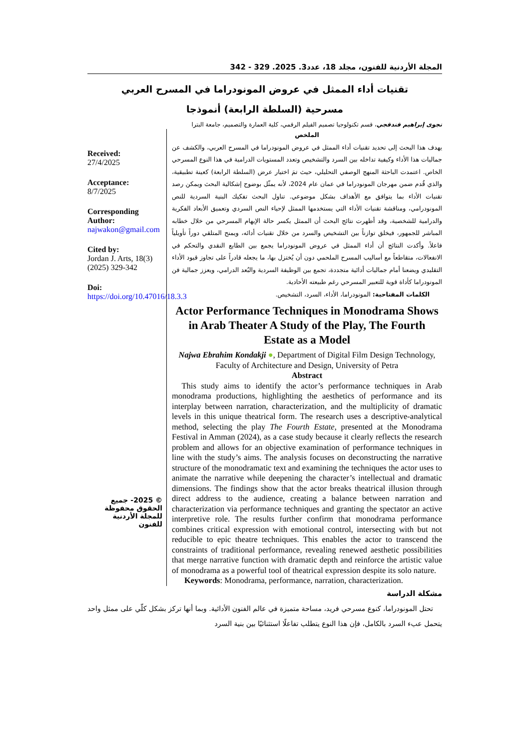المجلة الأردنية للفنون، مجلد 18، عدد3. 2025. 329 - 342
تقنيات أداء الممثل في عروض المونودراما في المسرح العربي
مسرحية (السلطة الرابعة) أنموذجا
نجوى إبراهيم قندقجي، قسم تكنولوجيا تصميم الفيلم الرقمي، كلية العمارة والتصميم، جامعة البترا
Received:
27/4/2025
Acceptance:
8/7/2025
Corresponding Author:
najwakon@gmail.com
Cited by:
Jordan J. Arts, 18(3) (2025) 329-342
Doi:
https://doi.org/10.47016/18.3.3
© 2025- جميع الحقوق محفوظة للمجلة الأردنية للفنون
الملخص
يهدف هذا البحث إلى تحديد تقنيات أداء الممثل في عروض المونودراما في المسرح العربي، والكشف عن جماليات هذا الأداء وكيفية تداخله بين السرد والتشخيص وتعدد المستويات الدرامية في هذا النوع المسرحي الخاص. اعتمدت الباحثة المنهج الوصفي التحليلي، حيث تمَ اختيار عرض (السلطة الرابعة) كعينة تطبيقية، والذي قُدم ضمن مهرجان المونودراما في عمان عام 2024، لأنه يمثّل بوضوح إشكالية البحث ويمكن رصد تقنيات الأداء بما يتوافق مع الأهداف بشكل موضوعي. تناول البحث تفكيك البنية السردية للنص المونودرامي، ومناقشة تقنيات الأداء التي يستخدمها الممثل لإحياء النص السردي وتعميق الأبعاد الفكرية والدرامية للشخصية، وقد أظهرت نتائج البحث أن الممثل يكسر حالة الإيهام المسرحي من خلال خطابه المباشر للجمهور، فيخلق توازناً بين التشخيص والسرد من خلال تقنيات أدائه، ويمنح المتلقي دوراً تأويلياً فاعلاً. وأكدت النتائج أن أداء الممثل في عروض المونودراما يجمع بين الطابع النقدي والتحكم في الانفعالات، متقاطعاً مع أساليب المسرح الملحمي دون أن يُختزل بها، ما يجعله قادراً على تجاوز قيود الأداء التقليدي ويضعنا أمام جماليات أدائية متجددة، تجمع بين الوظيفة السردية والبُعد الدرامي، ويعزز جمالية فن المونودراما كأداة قوية للتعبير المسرحي رغم طبيعته الأحادية.
الكلمات المفتاحية: المونودراما، الأداء، السرد، التشخيص.
Actor Performance Techniques in Monodrama Shows in Arab Theater A Study of the Play, The Fourth Estate as a Model
Najwa Ebrahim Kondakji ●, Department of Digital Film Design Technology, Faculty of Architecture and Design, University of Petra
Abstract
This study aims to identify the actor’s performance techniques in Arab monodrama productions, highlighting the aesthetics of performance and its interplay between narration, characterization, and the multiplicity of dramatic levels in this unique theatrical form. The research uses a descriptive-analytical method, selecting the play The Fourth Estate, presented at the Monodrama Festival in Amman (2024), as a case study because it clearly reflects the research problem and allows for an objective examination of performance techniques in line with the study’s aims. The analysis focuses on deconstructing the narrative structure of the monodramatic text and examining the techniques the actor uses to animate the narrative while deepening the character’s intellectual and dramatic dimensions. The findings show that the actor breaks theatrical illusion through direct address to the audience, creating a balance between narration and characterization via performance techniques and granting the spectator an active interpretive role. The results further confirm that monodrama performance combines critical expression with emotional control, intersecting with but not reducible to epic theatre techniques. This enables the actor to transcend the constraints of traditional performance, revealing renewed aesthetic possibilities that merge narrative function with dramatic depth and reinforce the artistic value of monodrama as a powerful tool of theatrical expression despite its solo nature.
Keywords: Monodrama, performance, narration, characterization.
مشكلة الدراسة
تحتل المونودراما، كنوع مسرحي فريد، مساحة متميزة في عالم الفنون الأدائية. وبما أنها تركز بشكل كلّي على ممثل واحد يتحمل عبء السرد بالكامل، فإن هذا النوع يتطلب تفاعلًا استثنائيًا بين بنية السرد